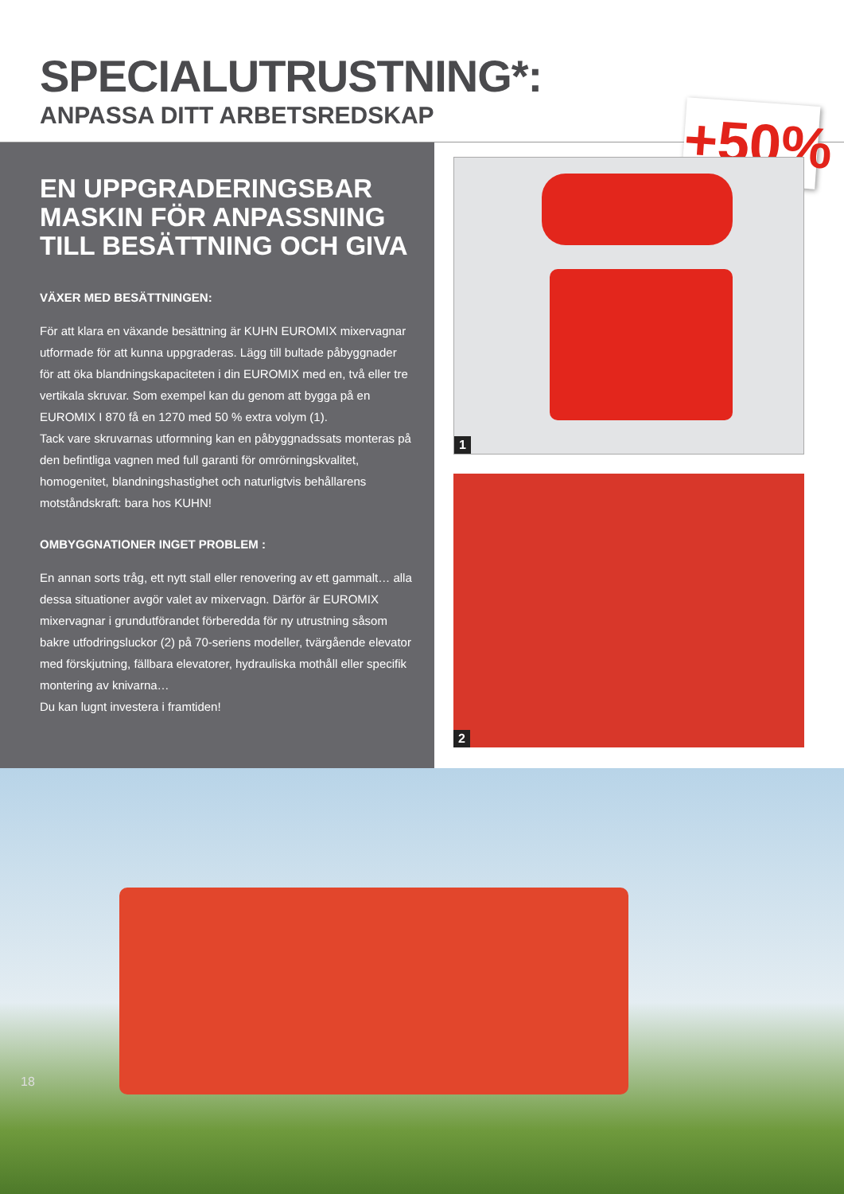SPECIALUTRUSTNING*:
ANPASSA DITT ARBETSREDSKAP
+50%
EN UPPGRADERINGSBAR MASKIN FÖR ANPASSNING TILL BESÄTTNING OCH GIVA
VÄXER MED BESÄTTNINGEN:
För att klara en växande besättning är KUHN EUROMIX mixervagnar utformade för att kunna uppgraderas. Lägg till bultade påbyggnader för att öka blandningskapaciteten i din EUROMIX med en, två eller tre vertikala skruvar. Som exempel kan du genom att bygga på en EUROMIX I 870 få en 1270 med 50 % extra volym (1).
Tack vare skruvarnas utformning kan en påbyggnadssats monteras på den befintliga vagnen med full garanti för omrörningskvalitet, homogenitet, blandningshastighet och naturligtvis behållarens motståndskraft: bara hos KUHN!
OMBYGGNATIONER INGET PROBLEM :
En annan sorts tråg, ett nytt stall eller renovering av ett gammalt… alla dessa situationer avgör valet av mixervagn. Därför är EUROMIX mixervagnar i grundutförandet förberedda för ny utrustning såsom bakre utfodringsluckor (2) på 70-seriens modeller, tvärgående elevator med förskjutning, fällbara elevatorer, hydrauliska mothåll eller specifik montering av knivarna…
Du kan lugnt investera i framtiden!
1
2
18